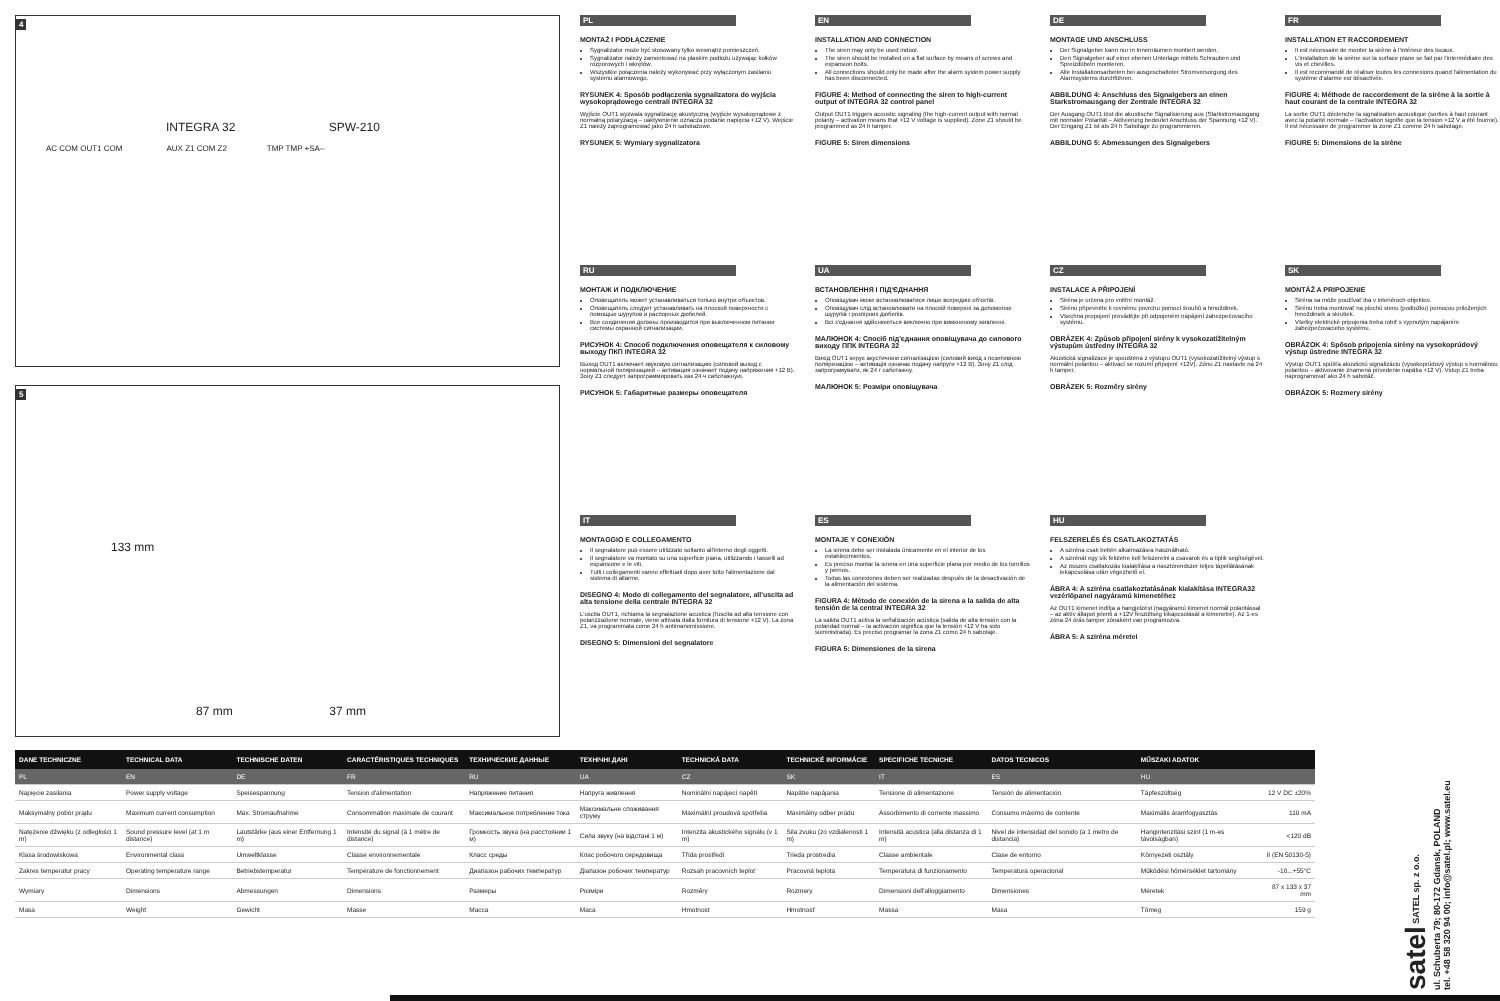4
INTEGRA 32 SPW-210
AC COM OUT1 COM AUX Z1 COM Z2 TMP TMP +SA–
5
133 mm
87 mm 37 mm
PL
MONTAŻ I PODŁĄCZENIE
Sygnalizator może być stosowany tylko wewnątrz pomieszczeń.
Sygnalizator należy zamontować na płaskim podłożu używając kołków rozporowych i wkrętów.
Wszystkie połączenia należy wykonywać przy wyłączonym zasilaniu systemu alarmowego.
RYSUNEK 4: Sposób podłączenia sygnalizatora do wyjścia wysokoprądowego centrali INTEGRA 32
Wyjście OUT1 wyzwala sygnalizację akustyczną (wyjście wysokoprądowe z normalną polaryzacją – uaktywnienie oznacza podanie napięcia +12 V). Wejście Z1 należy zaprogramować jako 24 h sabotażowe.
RYSUNEK 5: Wymiary sygnalizatora
EN
INSTALLATION AND CONNECTION
The siren may only be used indoor.
The siren should be installed on a flat surface by means of screws and expansion bolts.
All connections should only be made after the alarm system power supply has been disconnected.
FIGURE 4: Method of connecting the siren to high-current output of INTEGRA 32 control panel
Output OUT1 triggers acoustic signaling (the high-current output with normal polarity – activation means that +12 V voltage is supplied). Zone Z1 should be programmed as 24 h tamper.
FIGURE 5: Siren dimensions
DE
MONTAGE UND ANSCHLUSS
Der Signalgeber kann nur in Innenräumen montiert werden.
Den Signalgeber auf einer ebenen Unterlage mittels Schrauben und Spreizdübeln montieren.
Alle Installationsarbeiten bei ausgeschalteter Stromversorgung des Alarmsystems durchführen.
ABBILDUNG 4: Anschluss des Signalgebers an einen Starkstromausgang der Zentrale INTEGRA 32
Der Ausgang OUT1 löst die akustische Signalisierung aus (Starkstromausgang mit normaler Polarität – Aktivierung bedeutet Anschluss der Spannung +12 V). Der Eingang Z1 ist als 24 h Sabotage zu programmieren.
ABBILDUNG 5: Abmessungen des Signalgebers
FR
INSTALLATION ET RACCORDEMENT
Il est nécessaire de monter la sirène à l'intérieur des locaux.
L'installation de la sirène sur la surface plane se fait par l'intermédiaire des vis et chevilles.
Il est recommandé de réaliser toutes les connexions quand l'alimentation du système d'alarme est désactivée.
FIGURE 4: Méthode de raccordement de la sirène à la sortie à haut courant de la centrale INTEGRA 32
La sortie OUT1 déclenche la signalisation acoustique (sorties à haut courant avec la polarité normale – l'activation signifie que la tension +12 V a été fournie). Il est nécessaire de programmer la zone Z1 comme 24 h sabotage.
FIGURE 5: Dimensions de la sirène
RU
МОНТАЖ И ПОДКЛЮЧЕНИЕ
Оповещатель может устанавливаться только внутри объектов.
Оповещатель следует устанавливать на плоской поверхности с помощью шурупов и распорных дюбелей.
Все соединения должны производится при выключенном питании системы охранной сигнализации.
РИСУНОК 4: Способ подключения оповещателя к силовому выходу ПКП INTEGRA 32
Выход OUT1 включает звуковую сигнализацию (силовой выход с нормальной поляризацией – активация означает подачу напряжения +12 В). Зону Z1 следует запрограммировать как 24 ч саботажную.
РИСУНОК 5: Габаритные размеры оповещателя
UA
ВСТАНОВЛЕННЯ І ПІД'ЄДНАННЯ
Оповіщувач може встановлюватися лише всередині об'єктів.
Оповіщувач слід встановлювати на плоскій поверхні за допомогою шурупів і розпірних дюбелів.
Всі з'єднання здійснюються виключно при вимкненому живленні.
МАЛЮНОК 4: Спосіб під'єднання оповіщувача до силового виходу ППК INTEGRA 32
Вихід OUT1 керує акустичною сигналізацією (силовий вихід з позитивною поляризацією – активація означає подачу напруги +12 В). Зону Z1 слід запрограмувати, як 24 г саботажну.
МАЛЮНОК 5: Розміри оповіщувача
CZ
INSTALACE A PŘIPOJENÍ
Siréna je určena pro vnitřní montáž.
Sirénu připevněte k rovnému povrchu pomocí šroubů a hmoždinek.
Všechna propojení provádějte při odpojeném napájení zabezpečovacího systému.
OBRÁZEK 4: Způsob připojení sirény k vysokozatížitelným výstupům ústředny INTEGRA 32
Akustická signalizace je spouštěna z výstupu OUT1 (vysokozatížitelný výstup s normální polaritou – aktivací se rozumí připojení +12V). Zónu Z1 nastavte na 24 h tamper.
OBRÁZEK 5: Rozměry sirény
SK
MONTÁŽ A PRIPOJENIE
Siréna sa môže používať iba v interiéroch objektov.
Sirénu treba montovať na plochú stenu (podložku) pomocou priložených hmoždiniek a skrutiek.
Všetky elektrické pripojenia treba robiť s vypnutým napájaním zabezpečovacieho systému.
OBRÁZOK 4: Spôsob pripojenia sirény na vysokoprúdový výstup ústredne INTEGRA 32
Výstup OUT1 spúšťa akustickú signalizáciu (vysokoprúdový výstup s normálnou polaritou – aktivovanie znamená privedenie napätia +12 V). Vstup Z1 treba naprogramovať ako 24 h sabotáž.
OBRÁZOK 5: Rozmery sirény
IT
MONTAGGIO E COLLEGAMENTO
Il segnalatore può essere utilizzato soltanto all'interno degli oggetti.
Il segnalatore va montato su una superficie piana, utilizzando i tasselli ad espansione e le viti.
Tutti i collegamenti vanno effettuati dopo aver tolto l'alimentazione dal sistema di allarme.
DISEGNO 4: Modo di collegamento del segnalatore, all'uscita ad alta tensione della centrale INTEGRA 32
L'uscita OUT1, richiama la segnalazione acustica (l'uscita ad alta tensione con polarizzazione normale, viene attivata dalla fornitura di tensione +12 V). La zona Z1, va programmata come 24 h antimanomissione.
DISEGNO 5: Dimensioni del segnalatore
ES
MONTAJE Y CONEXIÓN
La sirena debe ser instalada únicamente en el interior de los establecimientos.
Es preciso montar la sirena en una superficie plana por medio de los tornillos y pernos.
Todas las conexiones deben ser realizadas después de la desactivación de la alimentación del sistema.
FIGURA 4: Método de conexión de la sirena a la salida de alta tensión de la central INTEGRA 32
La salida OUT1 activa la señalización acústica (salida de alta tensión con la polaridad normal – la activación significa que la tensión +12 V ha sido suministrada). Es preciso programar la zona Z1 como 24 h sabotaje.
FIGURA 5: Dimensiones de la sirena
HU
FELSZERELÉS ÉS CSATLAKOZTATÁS
A sziréna csak beltéri alkalmazásra használható.
A szirénát egy sík felületre kell felszerelni a csavarok és a tiplik segítségével.
Az összes csatlakozás kialakítása a riasztórendszer teljes tápellátásának lekapcsolása után végezhető el.
ÁBRA 4: A sziréna csatlakoztatásának kialakítása INTEGRA32 vezérlőpanel nagyáramú kimenetéhez
Az OUT1 kimenet indítja a hangjelzést (nagyáramú kimenet normál polaritással – az aktív állapot jelenti a +12V feszültség kikapcsolását a kimenetre). Az 1-es zóna 24 órás tamper zónaként van programozva.
ÁBRA 5: A sziréna méretei
| DANE TECHNICZNE | TECHNICAL DATA | TECHNISCHE DATEN | CARACTÉRISTIQUES TECHNIQUES | ТЕХНИЧЕСКИЕ ДАННЫЕ | ТЕХНІЧНІ ДАНІ | TECHNICKÁ DATA | TECHNICKÉ INFORMÁCIE | SPECIFICHE TECNICHE | DATOS TECNICOS | MŰSZAKI ADATOK | |
| --- | --- | --- | --- | --- | --- | --- | --- | --- | --- | --- | --- |
| PL | EN | DE | FR | RU | UA | CZ | SK | IT | ES | HU | |
| Napięcie zasilania | Power supply voltage | Speisespannung | Tension d'alimentation | Напряжение питания | Напруга живлення | Nominální napájecí napětí | Napätie napájania | Tensione di alimentazione | Tensión de alimentación | Tápfeszültség | 12 V DC ±20% |
| Maksymalny pobór prądu | Maximum current consumption | Max. Stromaufnahme | Consommation maximale de courant | Максимальное потребление тока | Максимальне споживання струму | Maximální proudová spotřeba | Maximálny odber prúdu | Assorbimento di corrente massimo | Consumo máximo de corriente | Maximális áramfogyasztás | 110 mA |
| Natężenie dźwięku (z odległości 1 m) | Sound pressure level (at 1 m distance) | Lautstärke (aus einer Entfernung 1 m) | Intensité du signal (à 1 mètre de distance) | Громкость звука (на расстоянии 1 м) | Сила звуку (на відстані 1 м) | Intenzita akustického signálu (v 1 m) | Sila zvuku (zo vzdialenosti 1 m) | Intensità acustica (alla distanza di 1 m) | Nivel de intensidad del sonido (a 1 metro de distancia) | Hangintenzitási szint (1 m-es távolságban) | <120 dB |
| Klasa środowiskowa | Environmental class | Umweltklasse | Classe environnementale | Класс среды | Клас робочого середовища | Třída prostředí | Trieda prostredia | Classe ambientale | Clase de entorno | Környezeti osztály | II (EN 50130-5) |
| Zakres temperatur pracy | Operating temperature range | Betriebstemperatur | Température de fonctionnement | Диапазон рабочих температур | Діапазон робочих температур | Rozsah pracovních teplot | Pracovná teplota | Temperatura di funzionamento | Temperatura operacional | Működési hőmérséklet tartomány | -10...+55°C |
| Wymiary | Dimensions | Abmessungen | Dimensions | Размеры | Розміри | Rozměry | Rozmery | Dimensioni dell'alloggiamento | Dimensiones | Méretek | 87 x 133 x 37 mm |
| Masa | Weight | Gewicht | Masse | Масса | Маса | Hmotnost | Hmotnosť | Massa | Masa | Tömeg | 159 g |
satel SATEL sp. z o.o.
ul. Schuberta 79; 80-172 Gdansk, POLAND
tel. +48 58 320 94 00; info@satel.pl; www.satel.eu